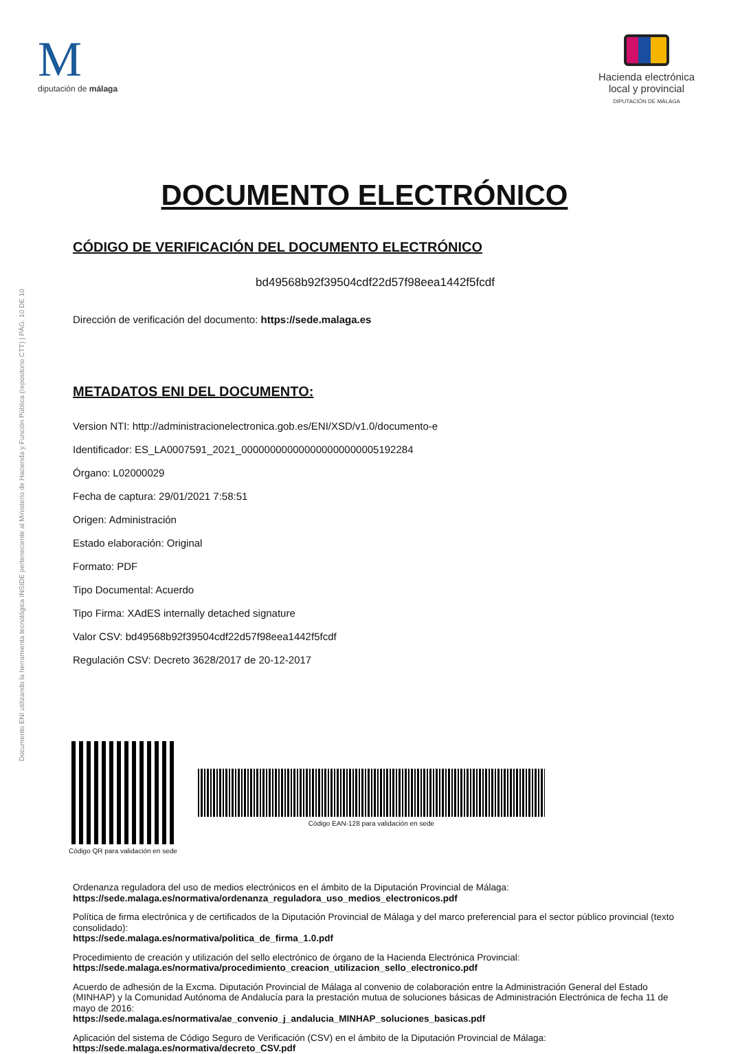Documento ENI utilizando la herramienta tecnológica INSIDE perteneciente al Ministerio de Hacienda y Función Pública (repositorio CTT) | PÁG. 10 DE 10
M
diputación de málaga
Hacienda electrónica
local y provincial
DIPUTACIÓN DE MÁLAGA
DOCUMENTO ELECTRÓNICO
CÓDIGO DE VERIFICACIÓN DEL DOCUMENTO ELECTRÓNICO
bd49568b92f39504cdf22d57f98eea1442f5fcdf
Dirección de verificación del documento: https://sede.malaga.es
METADATOS ENI DEL DOCUMENTO:
Version NTI: http://administracionelectronica.gob.es/ENI/XSD/v1.0/documento-e
Identificador: ES_LA0007591_2021_000000000000000000000005192284
Órgano: L02000029
Fecha de captura: 29/01/2021 7:58:51
Origen: Administración
Estado elaboración: Original
Formato: PDF
Tipo Documental: Acuerdo
Tipo Firma: XAdES internally detached signature
Valor CSV: bd49568b92f39504cdf22d57f98eea1442f5fcdf
Regulación CSV: Decreto 3628/2017 de 20-12-2017
Código QR para validación en sede
Código EAN-128 para validación en sede
Ordenanza reguladora del uso de medios electrónicos en el ámbito de la Diputación Provincial de Málaga:
https://sede.malaga.es/normativa/ordenanza_reguladora_uso_medios_electronicos.pdf
Política de firma electrónica y de certificados de la Diputación Provincial de Málaga y del marco preferencial para el sector público provincial (texto consolidado):
https://sede.malaga.es/normativa/politica_de_firma_1.0.pdf
Procedimiento de creación y utilización del sello electrónico de órgano de la Hacienda Electrónica Provincial:
https://sede.malaga.es/normativa/procedimiento_creacion_utilizacion_sello_electronico.pdf
Acuerdo de adhesión de la Excma. Diputación Provincial de Málaga al convenio de colaboración entre la Administración General del Estado (MINHAP) y la Comunidad Autónoma de Andalucía para la prestación mutua de soluciones básicas de Administración Electrónica de fecha 11 de mayo de 2016:
https://sede.malaga.es/normativa/ae_convenio_j_andalucia_MINHAP_soluciones_basicas.pdf
Aplicación del sistema de Código Seguro de Verificación (CSV) en el ámbito de la Diputación Provincial de Málaga:
https://sede.malaga.es/normativa/decreto_CSV.pdf